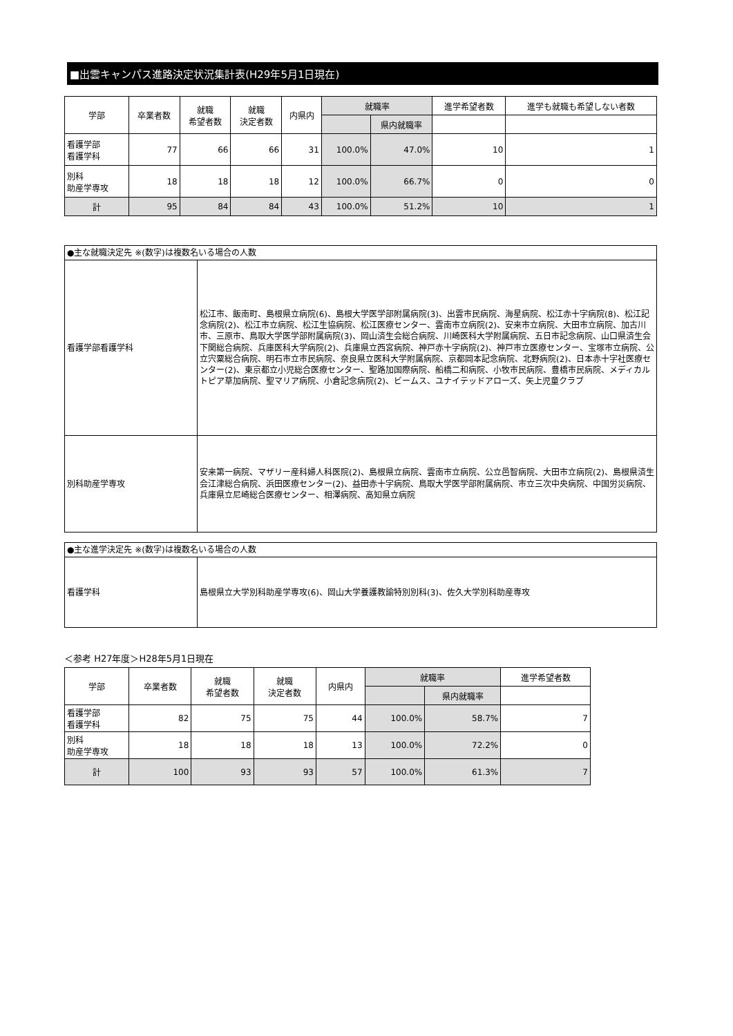■出雲キャンパス進路決定状況集計表(H29年5月1日現在)
| 学部 | 卒業者数 | 就職 希望者数 | 就職 決定者数 | 内県内 | 就職率 | | 進学希望者数 | 進学も就職も希望しない者数 |
| --- | --- | --- | --- | --- | --- | --- | --- | --- |
| | | | | | | 県内就職率 | | |
| 看護学部 看護学科 | 77 | 66 | 66 | 31 | 100.0% | 47.0% | 10 | 1 |
| 別科 助産学専攻 | 18 | 18 | 18 | 12 | 100.0% | 66.7% | 0 | 0 |
| 計 | 95 | 84 | 84 | 43 | 100.0% | 51.2% | 10 | 1 |
| ●主な就職決定先 ※(数字)は複数名いる場合の人数 | |
| 看護学部看護学科 | 松江市、飯南町、島根県立病院(6)、島根大学医学部附属病院(3)、出雲市民病院、海星病院、松江赤十字病院(8)、松江記念病院(2)、松江市立病院、松江生協病院、松江医療センター、雲南市立病院(2)、安来市立病院、大田市立病院、加古川市、三原市、鳥取大学医学部附属病院(3)、岡山済生会総合病院、川崎医科大学附属病院、五日市記念病院、山口県済生会下関総合病院、兵庫医科大学病院(2)、兵庫県立西宮病院、神戸赤十字病院(2)、神戸市立医療センター、宝塚市立病院、公立宍粟総合病院、明石市立市民病院、奈良県立医科大学附属病院、京都岡本記念病院、北野病院(2)、日本赤十字社医療センター(2)、東京都立小児総合医療センター、聖路加国際病院、船橋二和病院、小牧市民病院、豊橋市民病院、メディカルトピア草加病院、聖マリア病院、小倉記念病院(2)、ビームス、ユナイテッドアローズ、矢上児童クラブ |
| 別科助産学専攻 | 安来第一病院、マザリー産科婦人科医院(2)、島根県立病院、雲南市立病院、公立邑智病院、大田市立病院(2)、島根県済生会江津総合病院、浜田医療センター(2)、益田赤十字病院、鳥取大学医学部附属病院、市立三次中央病院、中国労災病院、兵庫県立尼崎総合医療センター、相澤病院、高知県立病院 |
| ●主な進学決定先 ※(数字)は複数名いる場合の人数 | |
| 看護学科 | 島根県立大学別科助産学専攻(6)、岡山大学養護教諭特別別科(3)、佐久大学別科助産専攻 |
＜参考 H27年度＞H28年5月1日現在
| 学部 | 卒業者数 | 就職 希望者数 | 就職 決定者数 | 内県内 | 就職率 | | 進学希望者数 |
| --- | --- | --- | --- | --- | --- | --- | --- |
| | | | | | | 県内就職率 | |
| 看護学部 看護学科 | 82 | 75 | 75 | 44 | 100.0% | 58.7% | 7 |
| 別科 助産学専攻 | 18 | 18 | 18 | 13 | 100.0% | 72.2% | 0 |
| 計 | 100 | 93 | 93 | 57 | 100.0% | 61.3% | 7 |